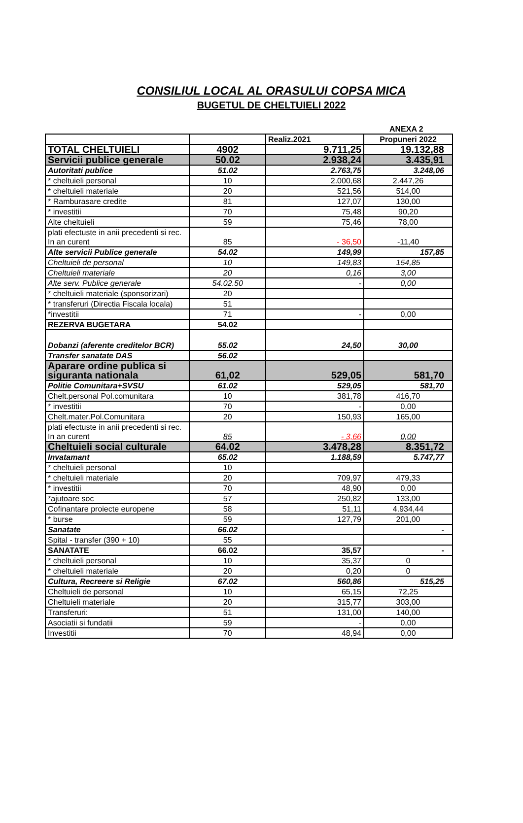CONSILIUL LOCAL AL ORASULUI COPSA MICA
BUGETUL DE CHELTUIELI 2022
ANEXA 2
| | | Realiz.2021 | Propuneri 2022 |
| TOTAL CHELTUIELI | 4902 | 9.711,25 | 19.132,88 |
| Servicii publice generale | 50.02 | 2.938,24 | 3.435,91 |
| Autoritati publice | 51.02 | 2.763,75 | 3.248,06 |
| * cheltuieli personal | 10 | 2.000,68 | 2.447,26 |
| * cheltuieli materiale | 20 | 521,56 | 514,00 |
| * Ramburasare credite | 81 | 127,07 | 130,00 |
| * investitii | 70 | 75,48 | 90,20 |
| Alte cheltuieli | 59 | 75,46 | 78,00 |
| plati efectuste in anii precedenti si rec. In an curent | 85 | - 36,50 | -11,40 |
| Alte servicii Publice generale | 54.02 | 149,99 | 157,85 |
| Cheltuieli de personal | 10 | 149,83 | 154,85 |
| Cheltuieli materiale | 20 | 0,16 | 3,00 |
| Alte serv. Publice generale | 54.02.50 | - | 0,00 |
| * cheltuieli materiale (sponsorizari) | 20 | | |
| * transferuri (Directia Fiscala locala) | 51 | | |
| *investitii | 71 | - | 0,00 |
| REZERVA BUGETARA | 54.02 | | |
| Dobanzi (aferente creditelor BCR) | 55.02 | 24,50 | 30,00 |
| Transfer sanatate DAS | 56.02 | | |
| Aparare ordine publica si siguranta nationala | 61,02 | 529,05 | 581,70 |
| Politie Comunitara+SVSU | 61.02 | 529,05 | 581,70 |
| Chelt.personal Pol.comunitara | 10 | 381,78 | 416,70 |
| * investitii | 70 | - | 0,00 |
| Chelt.mater.Pol.Comunitara | 20 | 150,93 | 165,00 |
| plati efectuste in anii precedenti si rec. In an curent | 85 | - 3,66 | 0,00 |
| Cheltuieli social culturale | 64.02 | 3.478,28 | 8.351,72 |
| Invatamant | 65.02 | 1.188,59 | 5.747,77 |
| * cheltuieli personal | 10 | | |
| * cheltuieli materiale | 20 | 709,97 | 479,33 |
| * investitii | 70 | 48,90 | 0,00 |
| *ajutoare soc | 57 | 250,82 | 133,00 |
| Cofinantare proiecte europene | 58 | 51,11 | 4.934,44 |
| * burse | 59 | 127,79 | 201,00 |
| Sanatate | 66.02 | | - |
| Spital - transfer (390 + 10) | 55 | | |
| SANATATE | 66.02 | 35,57 | - |
| * cheltuieli personal | 10 | 35,37 | 0 |
| * cheltuieli materiale | 20 | 0,20 | 0 |
| Cultura, Recreere si Religie | 67.02 | 560,86 | 515,25 |
| Cheltuieli de personal | 10 | 65,15 | 72,25 |
| Cheltuieli materiale | 20 | 315,77 | 303,00 |
| Transferuri: | 51 | 131,00 | 140,00 |
| Asociatii si fundatii | 59 | - | 0,00 |
| Investitii | 70 | 48,94 | 0,00 |